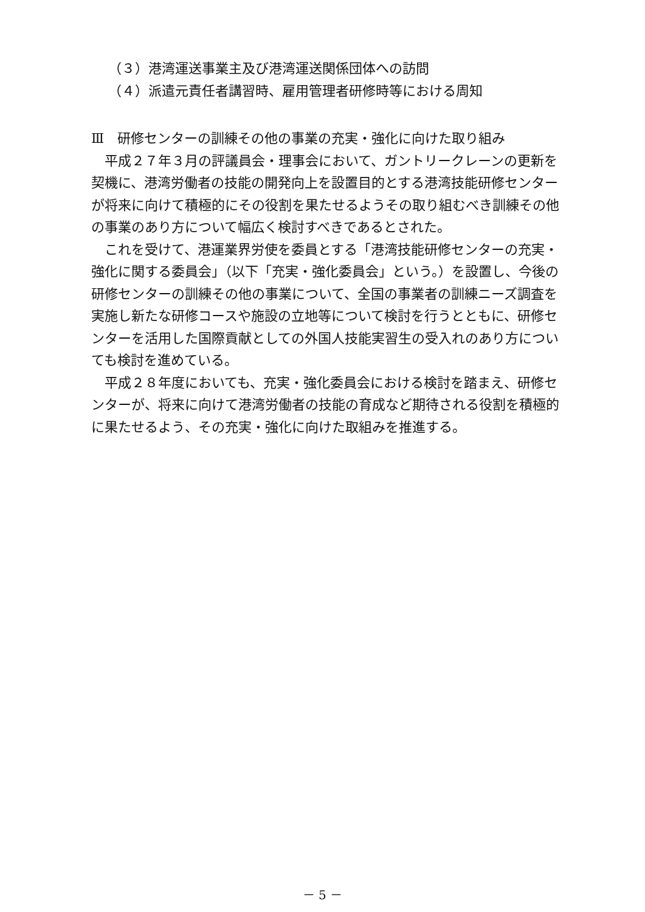（３）港湾運送事業主及び港湾運送関係団体への訪問
（４）派遣元責任者講習時、雇用管理者研修時等における周知
Ⅲ　研修センターの訓練その他の事業の充実・強化に向けた取り組み
平成２７年３月の評議員会・理事会において、ガントリークレーンの更新を契機に、港湾労働者の技能の開発向上を設置目的とする港湾技能研修センターが将来に向けて積極的にその役割を果たせるようその取り組むべき訓練その他の事業のあり方について幅広く検討すべきであるとされた。
これを受けて、港運業界労使を委員とする「港湾技能研修センターの充実・強化に関する委員会」（以下「充実・強化委員会」という。）を設置し、今後の研修センターの訓練その他の事業について、全国の事業者の訓練ニーズ調査を実施し新たな研修コースや施設の立地等について検討を行うとともに、研修センターを活用した国際貢献としての外国人技能実習生の受入れのあり方についても検討を進めている。
平成２８年度においても、充実・強化委員会における検討を踏まえ、研修センターが、将来に向けて港湾労働者の技能の育成など期待される役割を積極的に果たせるよう、その充実・強化に向けた取組みを推進する。
－ 5 －